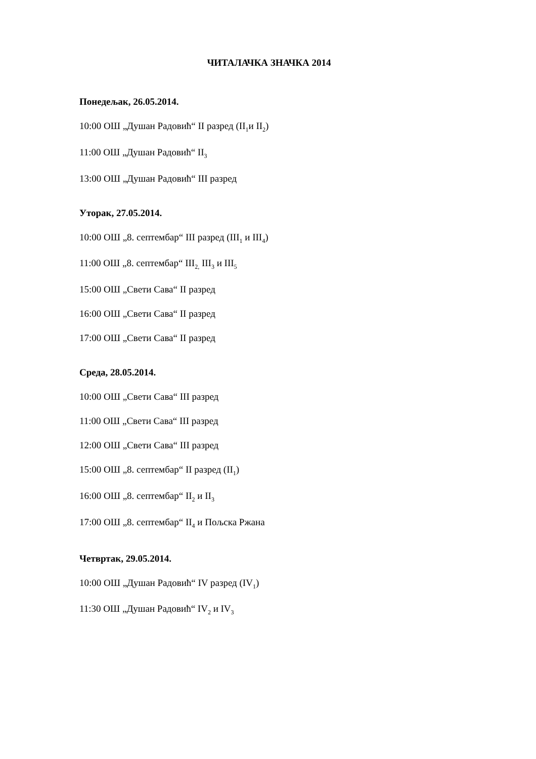ЧИТАЛАЧКА ЗНАЧКА 2014
Понедељак, 26.05.2014.
10:00 ОШ „Душан Радовић“ II разред (II<sub>1</sub>и II<sub>2</sub>)
11:00 ОШ „Душан Радовић“ II<sub>3</sub>
13:00 ОШ „Душан Радовић“ III разред
Уторак, 27.05.2014.
10:00 ОШ „8. септембар“ III разред (III<sub>1</sub> и III<sub>4</sub>)
11:00 ОШ „8. септембар“ III<sub>2,</sub> III<sub>3</sub> и III<sub>5</sub>
15:00 ОШ „Свети Сава“ II разред
16:00 ОШ „Свети Сава“ II разред
17:00 ОШ „Свети Сава“ II разред
Среда, 28.05.2014.
10:00 ОШ „Свети Сава“ III разред
11:00 ОШ „Свети Сава“ III разред
12:00 ОШ „Свети Сава“ III разред
15:00 ОШ „8. септембар“ II разред (II<sub>1</sub>)
16:00 ОШ „8. септембар“ II<sub>2</sub> и II<sub>3</sub>
17:00 ОШ „8. септембар“ II<sub>4</sub> и Пољска Ржана
Четвртак, 29.05.2014.
10:00 ОШ „Душан Радовић“ IV разред (IV<sub>1</sub>)
11:30 ОШ „Душан Радовић“ IV<sub>2</sub> и IV<sub>3</sub>